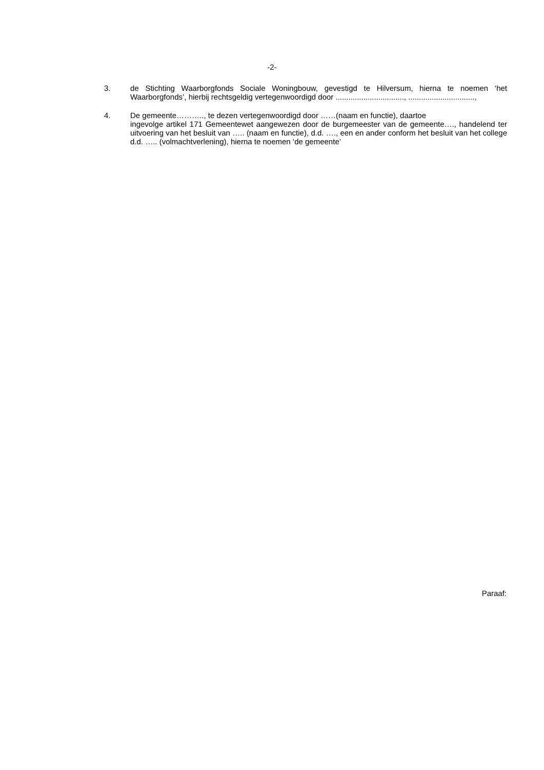-2-
3. de Stichting Waarborgfonds Sociale Woningbouw, gevestigd te Hilversum, hierna te noemen ‘het Waarborgfonds’, hierbij rechtsgeldig vertegenwoordigd door ................................, ...............................,
4. De gemeente……….., te dezen vertegenwoordigd door ……(naam en functie), daartoe
ingevolge artikel 171 Gemeentewet aangewezen door de burgemeester van de gemeente…., handelend ter uitvoering van het besluit van ….. (naam en functie), d.d. …., een en ander conform het besluit van het college d.d. ….. (volmachtverlening), hierna te noemen ‘de gemeente’
Paraaf: